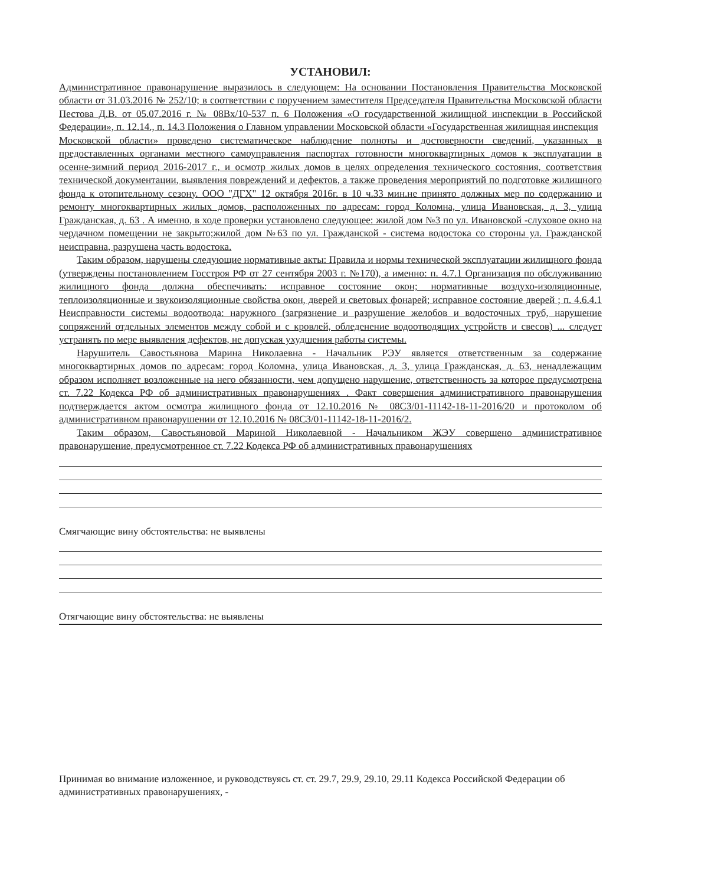УСТАНОВИЛ:
Административное правонарушение выразилось в следующем: На основании Постановления Правительства Московской области от 31.03.2016 № 252/10; в соответствии с поручением заместителя Председателя Правительства Московской области Пестова Д.В. от 05.07.2016 г. № 08Вх/10-537 п. 6 Положения «О государственной жилищной инспекции в Российской Федерации», п. 12.14., п. 14.3 Положения о Главном управлении Московской области «Государственная жилищная инспекция
Московской области» проведено систематическое наблюдение полноты и достоверности сведений, указанных в предоставленных органами местного самоуправления паспортах готовности многоквартирных домов к эксплуатации в осенне-зимний период 2016-2017 г., и осмотр жилых домов в целях определения технического состояния, соответствия технической документации, выявления повреждений и дефектов, а также проведения мероприятий по подготовке жилищного фонда к отопительному сезону. ООО "ДГХ" 12 октября 2016г. в 10 ч.33 мин.не принято должных мер по содержанию и ремонту многоквартирных жилых домов, расположенных по адресам: город Коломна, улица Ивановская, д. 3, улица Гражданская, д. 63 . А именно, в ходе проверки установлено следующее: жилой дом №3 по ул. Ивановской -слуховое окно на чердачном помещении не закрыто;жилой дом №63 по ул. Гражданской - система водостока со стороны ул. Гражданской неисправна, разрушена часть водостока.
Таким образом, нарушены следующие нормативные акты: Правила и нормы технической эксплуатации жилищного фонда (утверждены постановлением Госстроя РФ от 27 сентября 2003 г. №170), а именно: п. 4.7.1 Организация по обслуживанию жилищного фонда должна обеспечивать: исправное состояние окон; нормативные воздухо-изоляционные, теплоизоляционные и звукоизоляционные свойства окон, дверей и световых фонарей; исправное состояние дверей ; п. 4.6.4.1 Неисправности системы водоотвода: наружного (загрязнение и разрушение желобов и водосточных труб, нарушение сопряжений отдельных элементов между собой и с кровлей, обледенение водоотводящих устройств и свесов) ... следует устранять по мере выявления дефектов, не допуская ухудшения работы системы.
Нарушитель Савостьянова Марина Николаевна - Начальник РЭУ является ответственным за содержание многоквартирных домов по адресам: город Коломна, улица Ивановская, д. 3, улица Гражданская, д. 63, ненадлежащим образом исполняет возложенные на него обязанности, чем допущено нарушение, ответственность за которое предусмотрена ст. 7.22 Кодекса РФ об административных правонарушениях . Факт совершения административного правонарушения подтверждается актом осмотра жилищного фонда от 12.10.2016 № 08СЗ/01-11142-18-11-2016/20 и протоколом об административном правонарушении от 12.10.2016 № 08СЗ/01-11142-18-11-2016/2.
Таким образом, Савостьяновой Мариной Николаевной - Начальником ЖЭУ совершено административное правонарушение, предусмотренное ст. 7.22 Кодекса РФ об административных правонарушениях
Смягчающие вину обстоятельства: не выявлены
Отягчающие вину обстоятельства: не выявлены
Принимая во внимание изложенное, и руководствуясь ст. ст. 29.7, 29.9, 29.10, 29.11 Кодекса Российской Федерации об административных правонарушениях, -